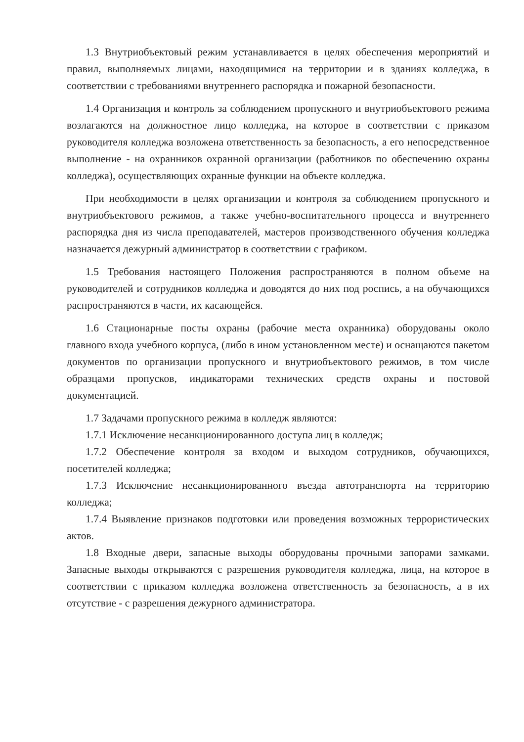1.3 Внутриобъектовый режим устанавливается в целях обеспечения мероприятий и правил, выполняемых лицами, находящимися на территории и в зданиях колледжа, в соответствии с требованиями внутреннего распорядка и пожарной безопасности.
1.4 Организация и контроль за соблюдением пропускного и внутриобъектового режима возлагаются на должностное лицо колледжа, на которое в соответствии с приказом руководителя колледжа возложена ответственность за безопасность, а его непосредственное выполнение - на охранников охранной организации (работников по обеспечению охраны колледжа), осуществляющих охранные функции на объекте колледжа.
При необходимости в целях организации и контроля за соблюдением пропускного и внутриобъектового режимов, а также учебно-воспитательного процесса и внутреннего распорядка дня из числа преподавателей, мастеров производственного обучения колледжа назначается дежурный администратор в соответствии с графиком.
1.5 Требования настоящего Положения распространяются в полном объеме на руководителей и сотрудников колледжа и доводятся до них под роспись, а на обучающихся распространяются в части, их касающейся.
1.6 Стационарные посты охраны (рабочие места охранника) оборудованы около главного входа учебного корпуса, (либо в ином установленном месте) и оснащаются пакетом документов по организации пропускного и внутриобъектового режимов, в том числе образцами пропусков, индикаторами технических средств охраны и постовой документацией.
1.7 Задачами пропускного режима в колледж являются:
1.7.1 Исключение несанкционированного доступа лиц в колледж;
1.7.2 Обеспечение контроля за входом и выходом сотрудников, обучающихся, посетителей колледжа;
1.7.3 Исключение несанкционированного въезда автотранспорта на территорию колледжа;
1.7.4 Выявление признаков подготовки или проведения возможных террористических актов.
1.8 Входные двери, запасные выходы оборудованы прочными запорами замками. Запасные выходы открываются с разрешения руководителя колледжа, лица, на которое в соответствии с приказом колледжа возложена ответственность за безопасность, а в их отсутствие - с разрешения дежурного администратора.